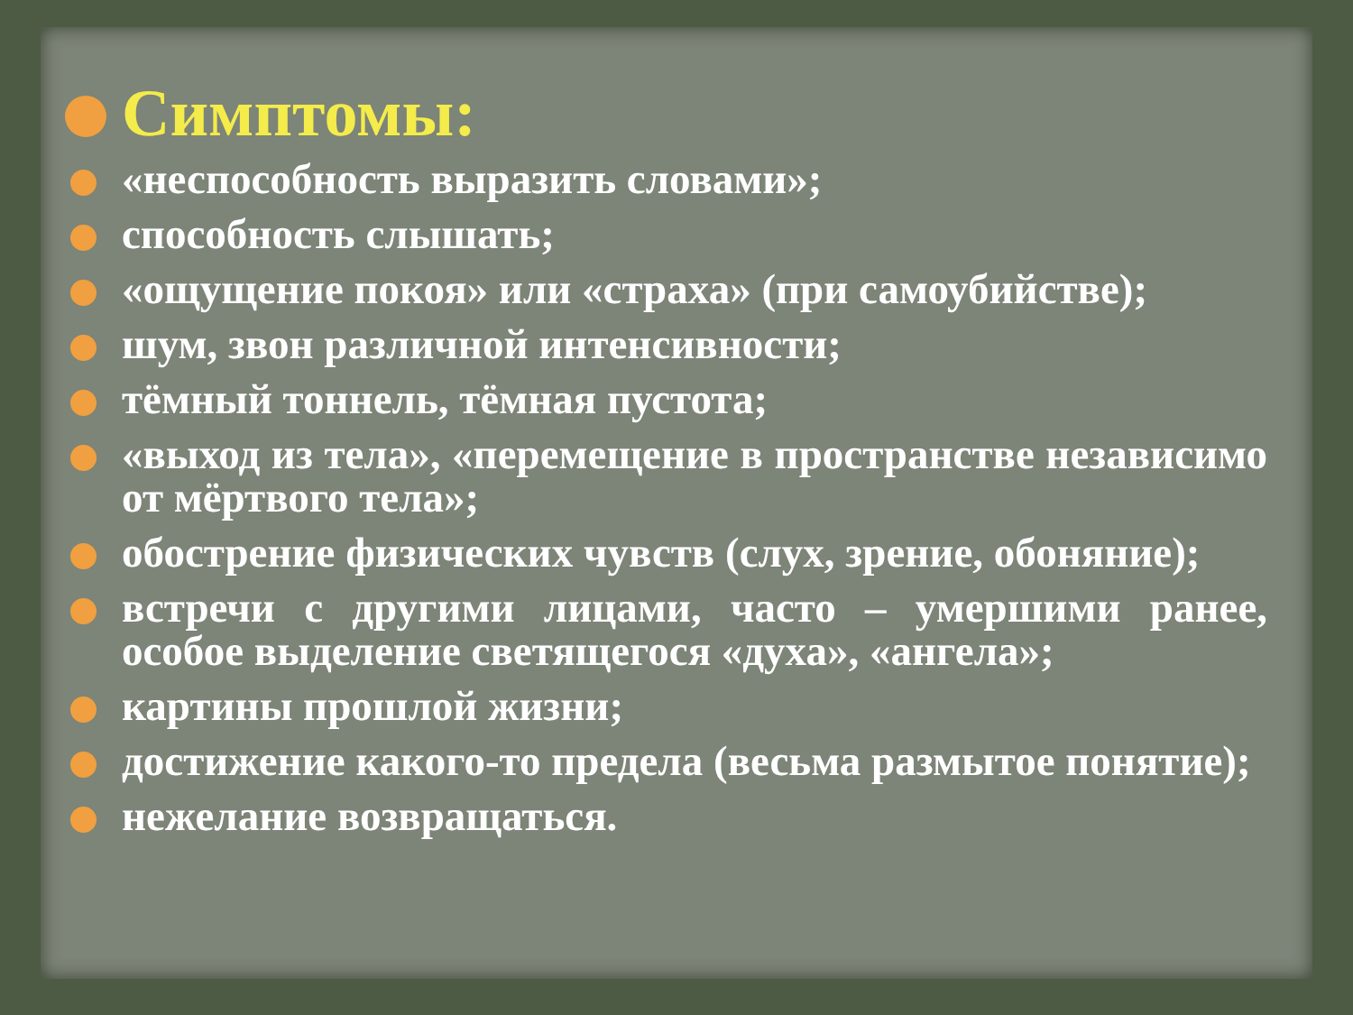Симптомы:
«неспособность выразить словами»;
способность слышать;
«ощущение покоя» или «страха» (при самоубийстве);
шум, звон различной интенсивности;
тёмный тоннель, тёмная пустота;
«выход из тела», «перемещение в пространстве независимо от мёртвого тела»;
обострение физических чувств (слух, зрение, обоняние);
встречи с другими лицами, часто – умершими ранее, особое выделение светящегося «духа», «ангела»;
картины прошлой жизни;
достижение какого-то предела (весьма размытое понятие);
нежелание возвращаться.